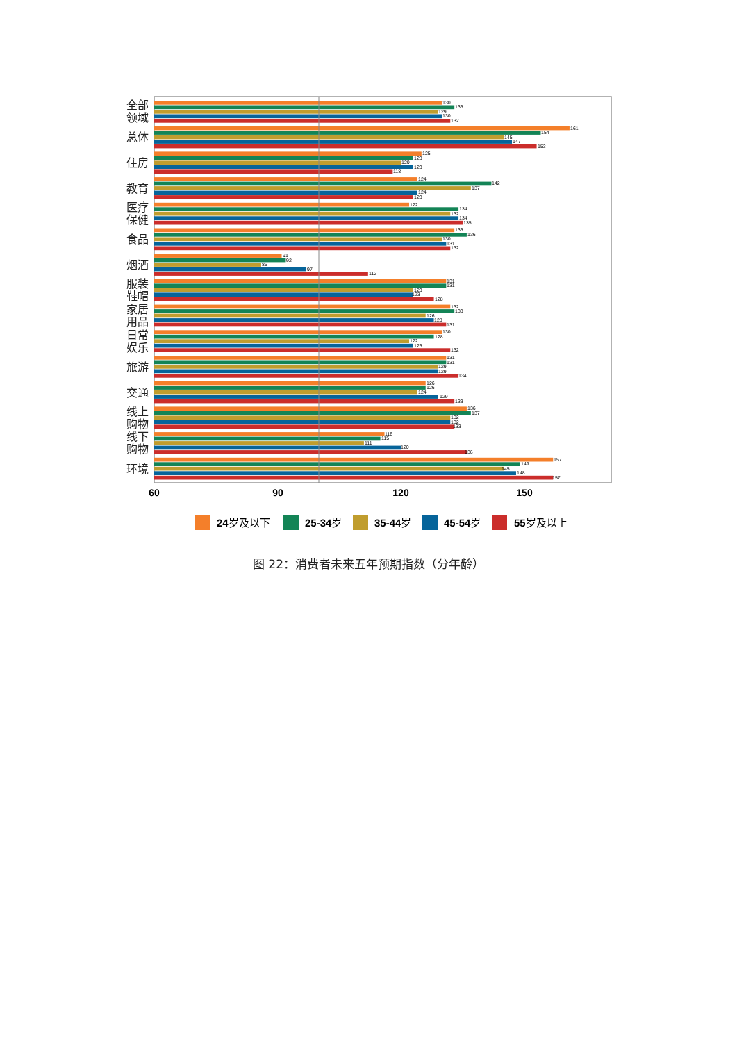全部
领域
总体
住房
教育
医疗
保健
食品
烟酒
服装
鞋帽
家居
用品
日常
娱乐
旅游
交通
线上
购物
线下
购物
环境
130
133
129
130
132
161
154
145
147
153
125
123
120
123
118
124
142
137
124
123
122
134
132
134
135
133
136
130
131
132
91
92
86
97
112
131
131
123
123
128
132
133
126
128
131
130
128
122
123
132
131
131
129
129
134
126
126
124
129
133
136
137
132
132
133
116
115
111
120
136
157
149
145
148
157
60
90
120
150
24岁及以下
25-34岁
35-44岁
45-54岁
55岁及以上
图 22：消费者未来五年预期指数（分年龄）